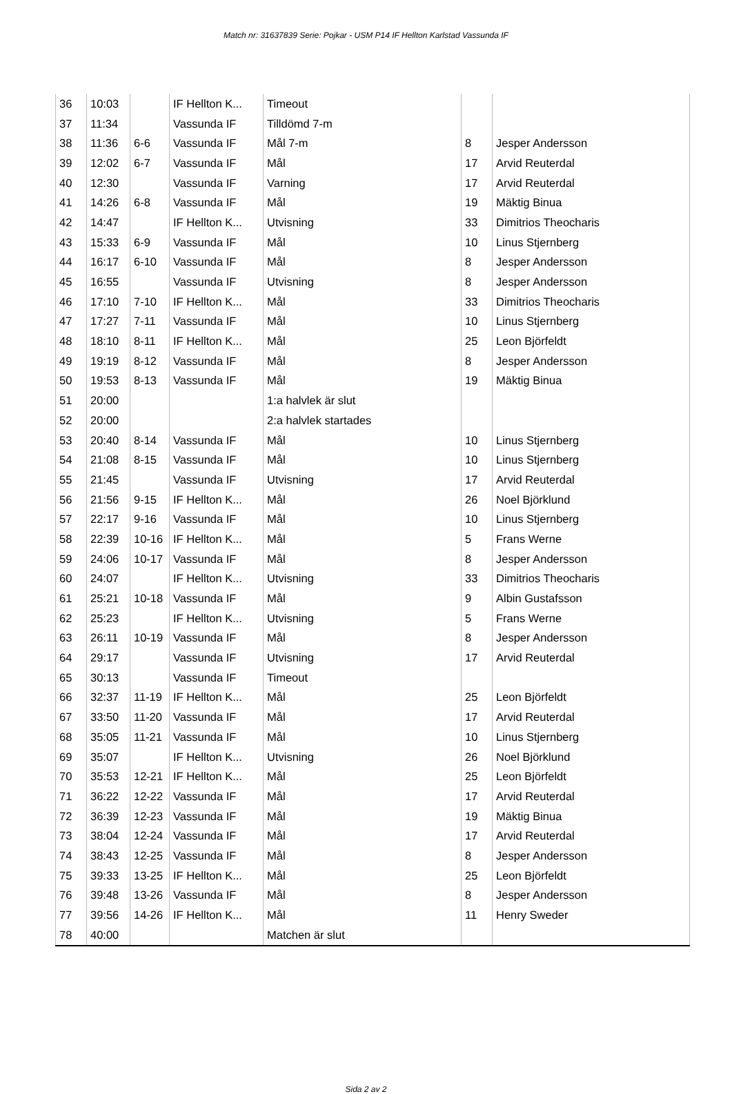Match nr: 31637839 Serie: Pojkar - USM P14 IF Hellton Karlstad Vassunda IF
| 36 | 10:03 | | IF Hellton K... | Timeout | | |
| 37 | 11:34 | | Vassunda IF | Tilldömd 7-m | | |
| 38 | 11:36 | 6-6 | Vassunda IF | Mål 7-m | 8 | Jesper Andersson |
| 39 | 12:02 | 6-7 | Vassunda IF | Mål | 17 | Arvid Reuterdal |
| 40 | 12:30 | | Vassunda IF | Varning | 17 | Arvid Reuterdal |
| 41 | 14:26 | 6-8 | Vassunda IF | Mål | 19 | Mäktig Binua |
| 42 | 14:47 | | IF Hellton K... | Utvisning | 33 | Dimitrios Theocharis |
| 43 | 15:33 | 6-9 | Vassunda IF | Mål | 10 | Linus Stjernberg |
| 44 | 16:17 | 6-10 | Vassunda IF | Mål | 8 | Jesper Andersson |
| 45 | 16:55 | | Vassunda IF | Utvisning | 8 | Jesper Andersson |
| 46 | 17:10 | 7-10 | IF Hellton K... | Mål | 33 | Dimitrios Theocharis |
| 47 | 17:27 | 7-11 | Vassunda IF | Mål | 10 | Linus Stjernberg |
| 48 | 18:10 | 8-11 | IF Hellton K... | Mål | 25 | Leon Björfeldt |
| 49 | 19:19 | 8-12 | Vassunda IF | Mål | 8 | Jesper Andersson |
| 50 | 19:53 | 8-13 | Vassunda IF | Mål | 19 | Mäktig Binua |
| 51 | 20:00 | | | 1:a halvlek är slut | | |
| 52 | 20:00 | | | 2:a halvlek startades | | |
| 53 | 20:40 | 8-14 | Vassunda IF | Mål | 10 | Linus Stjernberg |
| 54 | 21:08 | 8-15 | Vassunda IF | Mål | 10 | Linus Stjernberg |
| 55 | 21:45 | | Vassunda IF | Utvisning | 17 | Arvid Reuterdal |
| 56 | 21:56 | 9-15 | IF Hellton K... | Mål | 26 | Noel Björklund |
| 57 | 22:17 | 9-16 | Vassunda IF | Mål | 10 | Linus Stjernberg |
| 58 | 22:39 | 10-16 | IF Hellton K... | Mål | 5 | Frans Werne |
| 59 | 24:06 | 10-17 | Vassunda IF | Mål | 8 | Jesper Andersson |
| 60 | 24:07 | | IF Hellton K... | Utvisning | 33 | Dimitrios Theocharis |
| 61 | 25:21 | 10-18 | Vassunda IF | Mål | 9 | Albin Gustafsson |
| 62 | 25:23 | | IF Hellton K... | Utvisning | 5 | Frans Werne |
| 63 | 26:11 | 10-19 | Vassunda IF | Mål | 8 | Jesper Andersson |
| 64 | 29:17 | | Vassunda IF | Utvisning | 17 | Arvid Reuterdal |
| 65 | 30:13 | | Vassunda IF | Timeout | | |
| 66 | 32:37 | 11-19 | IF Hellton K... | Mål | 25 | Leon Björfeldt |
| 67 | 33:50 | 11-20 | Vassunda IF | Mål | 17 | Arvid Reuterdal |
| 68 | 35:05 | 11-21 | Vassunda IF | Mål | 10 | Linus Stjernberg |
| 69 | 35:07 | | IF Hellton K... | Utvisning | 26 | Noel Björklund |
| 70 | 35:53 | 12-21 | IF Hellton K... | Mål | 25 | Leon Björfeldt |
| 71 | 36:22 | 12-22 | Vassunda IF | Mål | 17 | Arvid Reuterdal |
| 72 | 36:39 | 12-23 | Vassunda IF | Mål | 19 | Mäktig Binua |
| 73 | 38:04 | 12-24 | Vassunda IF | Mål | 17 | Arvid Reuterdal |
| 74 | 38:43 | 12-25 | Vassunda IF | Mål | 8 | Jesper Andersson |
| 75 | 39:33 | 13-25 | IF Hellton K... | Mål | 25 | Leon Björfeldt |
| 76 | 39:48 | 13-26 | Vassunda IF | Mål | 8 | Jesper Andersson |
| 77 | 39:56 | 14-26 | IF Hellton K... | Mål | 11 | Henry Sweder |
| 78 | 40:00 | | | Matchen är slut | | |
Sida 2 av 2